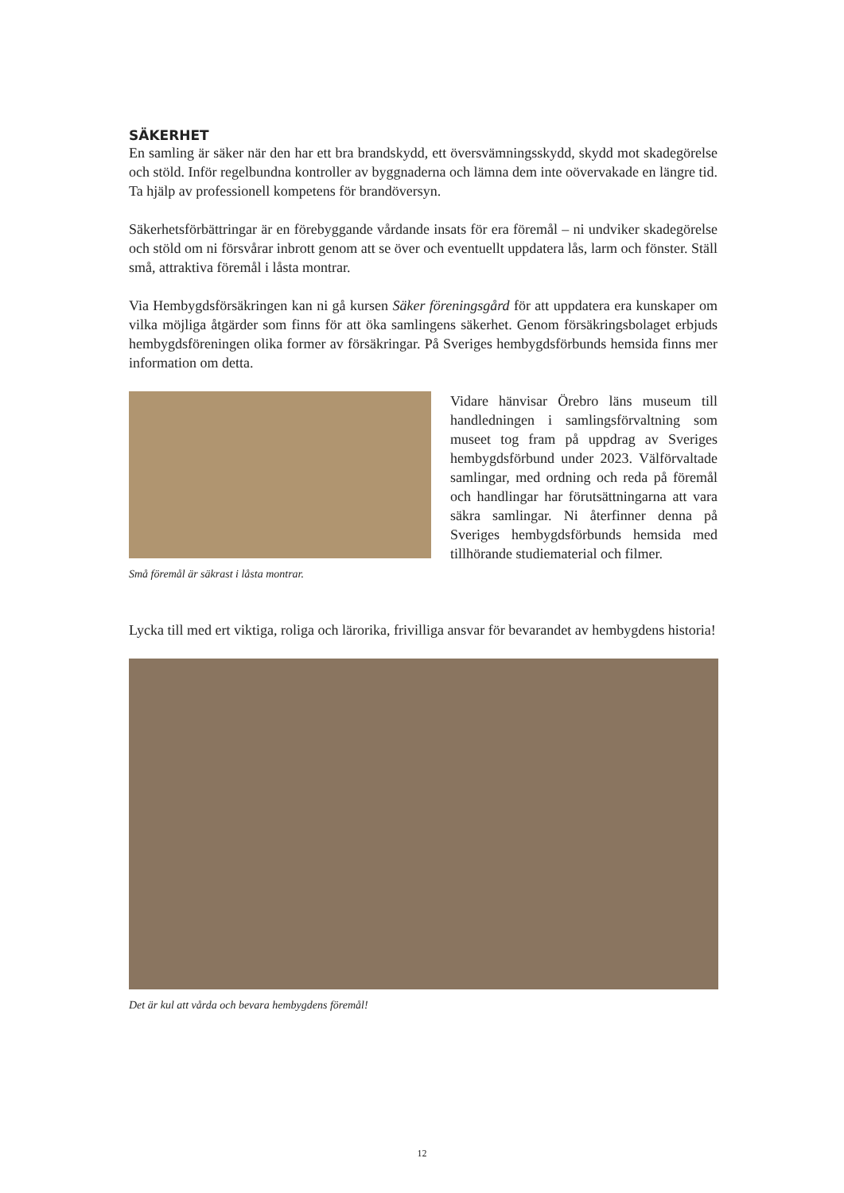SÄKERHET
En samling är säker när den har ett bra brandskydd, ett översvämningsskydd, skydd mot skadegörelse och stöld. Inför regelbundna kontroller av byggnaderna och lämna dem inte oövervakade en längre tid. Ta hjälp av professionell kompetens för brandöversyn.
Säkerhetsförbättringar är en förebyggande vårdande insats för era föremål – ni undviker skadegörelse och stöld om ni försvårar inbrott genom att se över och eventuellt uppdatera lås, larm och fönster. Ställ små, attraktiva föremål i låsta montrar.
Via Hembygdsförsäkringen kan ni gå kursen Säker föreningsgård för att uppdatera era kunskaper om vilka möjliga åtgärder som finns för att öka samlingens säkerhet. Genom försäkringsbolaget erbjuds hembygdsföreningen olika former av försäkringar. På Sveriges hembygdsförbunds hemsida finns mer information om detta.
Små föremål är säkrast i låsta montrar.
Vidare hänvisar Örebro läns museum till handledningen i samlingsförvaltning som museet tog fram på uppdrag av Sveriges hembygdsförbund under 2023. Välförvaltade samlingar, med ordning och reda på föremål och handlingar har förutsättningarna att vara säkra samlingar. Ni återfinner denna på Sveriges hembygdsförbunds hemsida med tillhörande studiematerial och filmer.
Lycka till med ert viktiga, roliga och lärorika, frivilliga ansvar för bevarandet av hembygdens historia!
Det är kul att vårda och bevara hembygdens föremål!
12